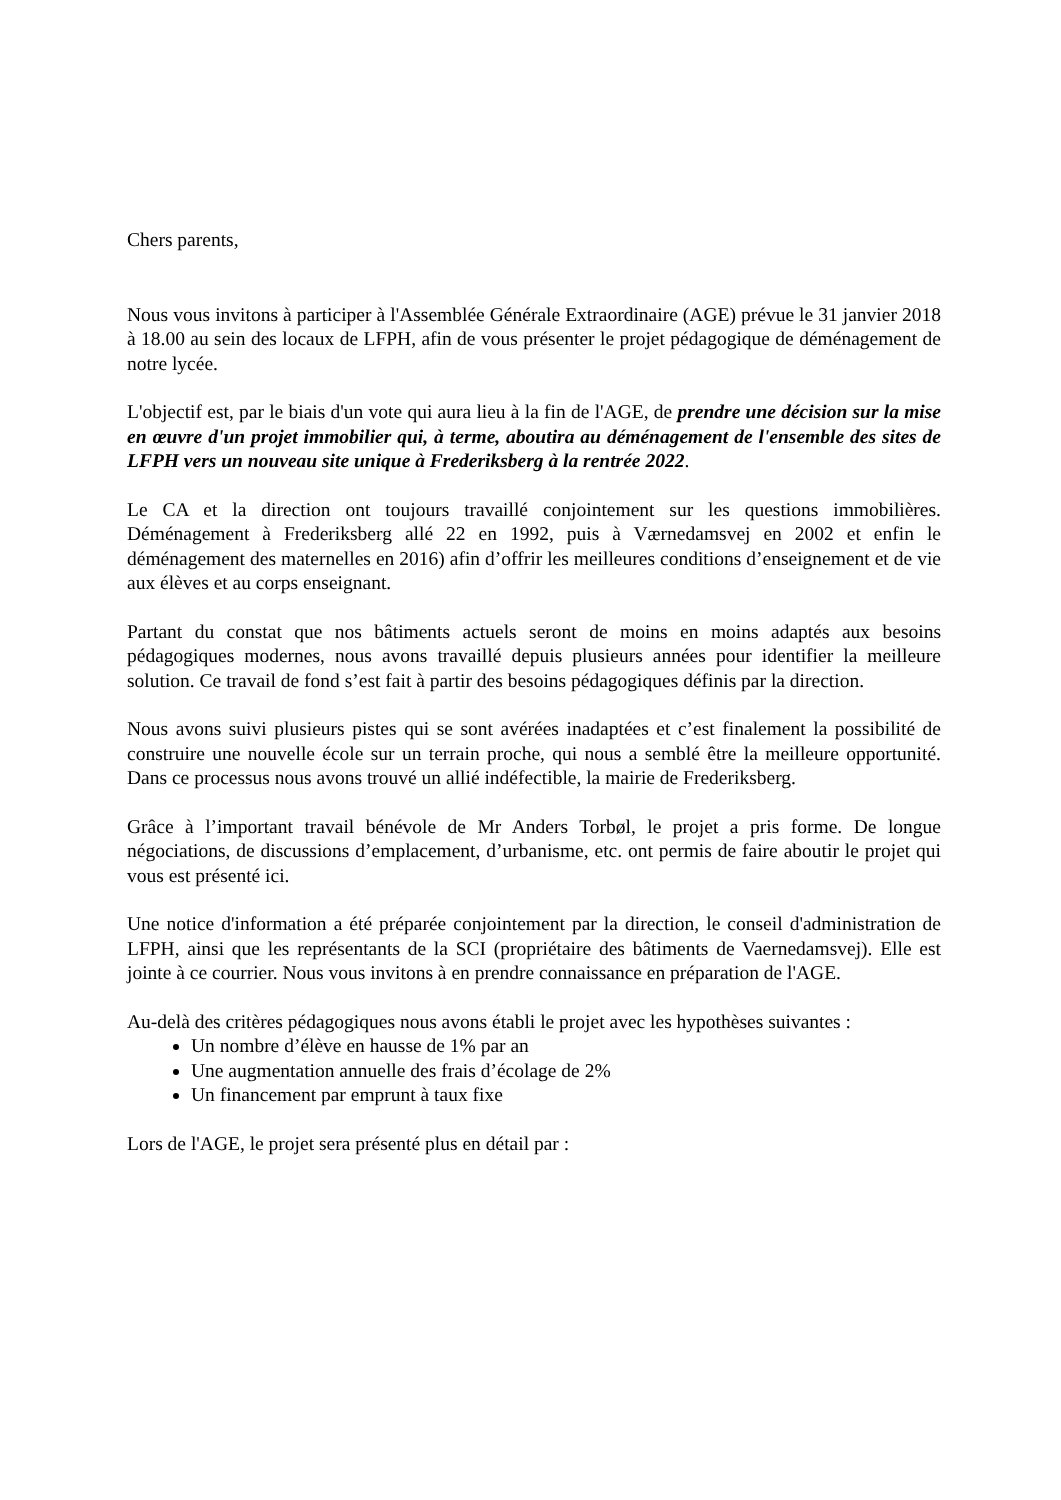Chers parents,
Nous vous invitons à participer à l'Assemblée Générale Extraordinaire (AGE) prévue le 31 janvier 2018 à 18.00 au sein des locaux de LFPH, afin de vous présenter le projet pédagogique de déménagement de notre lycée.
L'objectif est, par le biais d'un vote qui aura lieu à la fin de l'AGE, de prendre une décision sur la mise en œuvre d'un projet immobilier qui, à terme, aboutira au déménagement de l'ensemble des sites de LFPH vers un nouveau site unique à Frederiksberg à la rentrée 2022.
Le CA et la direction ont toujours travaillé conjointement sur les questions immobilières. Déménagement à Frederiksberg allé 22 en 1992, puis à Værnedamsvej en 2002 et enfin le déménagement des maternelles en 2016) afin d’offrir les meilleures conditions d’enseignement et de vie aux élèves et au corps enseignant.
Partant du constat que nos bâtiments actuels seront de moins en moins adaptés aux besoins pédagogiques modernes, nous avons travaillé depuis plusieurs années pour identifier la meilleure solution. Ce travail de fond s’est fait à partir des besoins pédagogiques définis par la direction.
Nous avons suivi plusieurs pistes qui se sont avérées inadaptées et c’est finalement la possibilité de construire une nouvelle école sur un terrain proche, qui nous a semblé être la meilleure opportunité. Dans ce processus nous avons trouvé un allié indéfectible, la mairie de Frederiksberg.
Grâce à l’important travail bénévole de Mr Anders Torbøl, le projet a pris forme. De longue négociations, de discussions d’emplacement, d’urbanisme, etc. ont permis de faire aboutir le projet qui vous est présenté ici.
Une notice d'information a été préparée conjointement par la direction, le conseil d'administration de LFPH, ainsi que les représentants de la SCI (propriétaire des bâtiments de Vaernedamsvej). Elle est jointe à ce courrier. Nous vous invitons à en prendre connaissance en préparation de l'AGE.
Au-delà des critères pédagogiques nous avons établi le projet avec les hypothèses suivantes :
Un nombre d’élève en hausse de 1% par an
Une augmentation annuelle des frais d’écolage de 2%
Un financement par emprunt à taux fixe
Lors de l'AGE, le projet sera présenté plus en détail par :